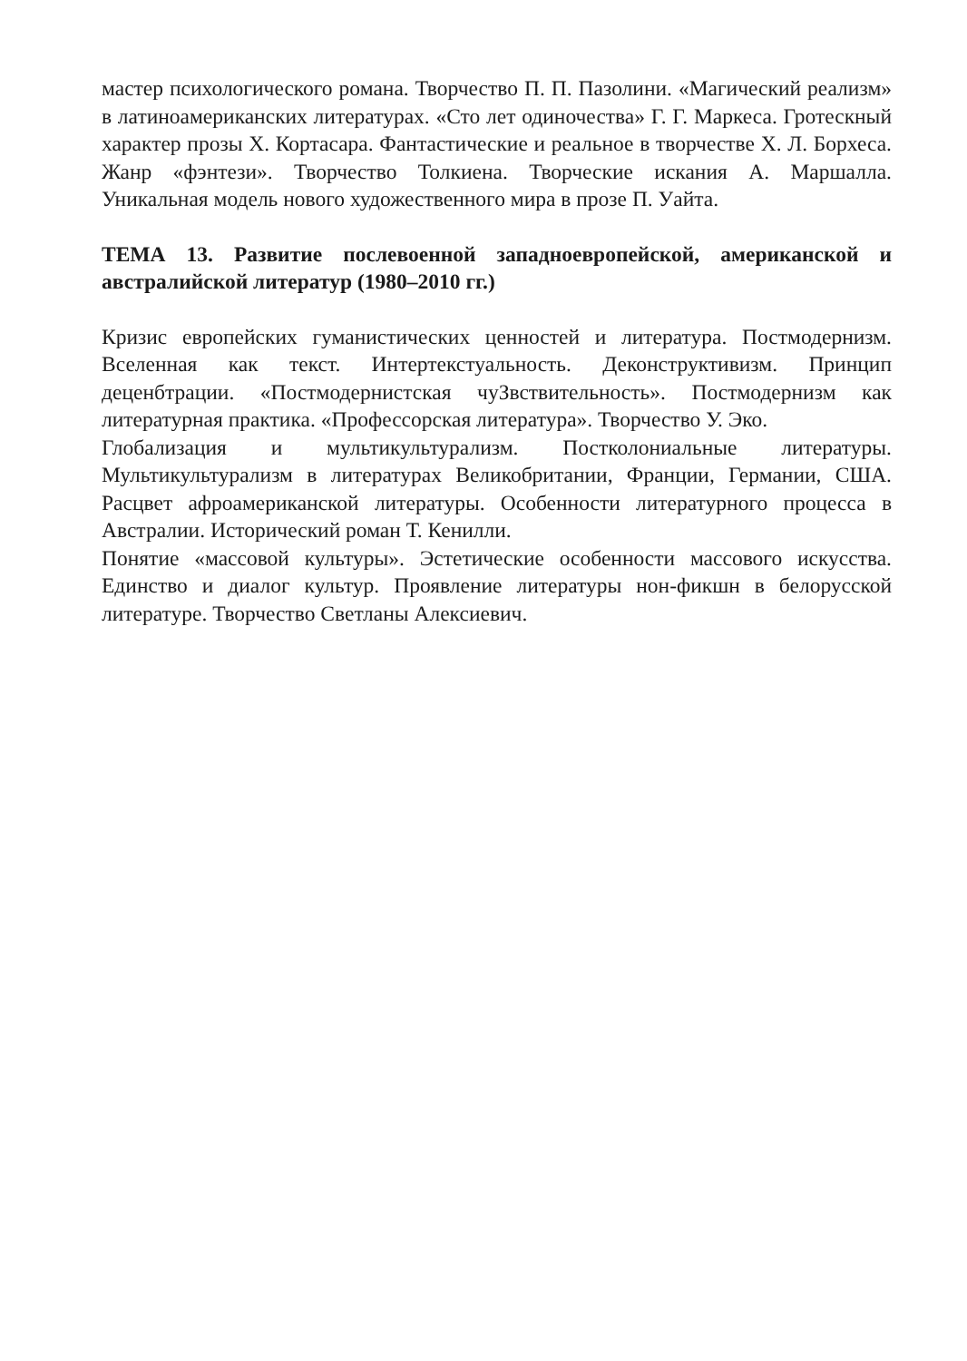мастер психологического романа. Творчество П. П. Пазолини. «Магический реализм» в латиноамериканских литературах. «Сто лет одиночества» Г. Г. Маркеса. Гротескный характер прозы Х. Кортасара. Фантастические и реальное в творчестве Х. Л. Борхеса. Жанр «фэнтези». Творчество Толкиена. Творческие искания А. Маршалла. Уникальная модель нового художественного мира в прозе П. Уайта.
ТЕМА 13. Развитие послевоенной западноевропейской, американской и австралийской литератур (1980–2010 гг.)
Кризис европейских гуманистических ценностей и литература. Постмодернизм. Вселенная как текст. Интертекстуальность. Деконструктивизм. Принцип деценбтрации. «Постмодернистская чуЗвствительность». Постмодернизм как литературная практика. «Профессорская литература». Творчество У. Эко.
Глобализация и мультикультурализм. Постколониальные литературы. Мультикультурализм в литературах Великобритании, Франции, Германии, США. Расцвет афроамериканской литературы. Особенности литературного процесса в Австралии. Исторический роман Т. Кенилли.
Понятие «массовой культуры». Эстетические особенности массового искусства. Единство и диалог культур. Проявление литературы нон-фикшн в белорусской литературе. Творчество Светланы Алексиевич.